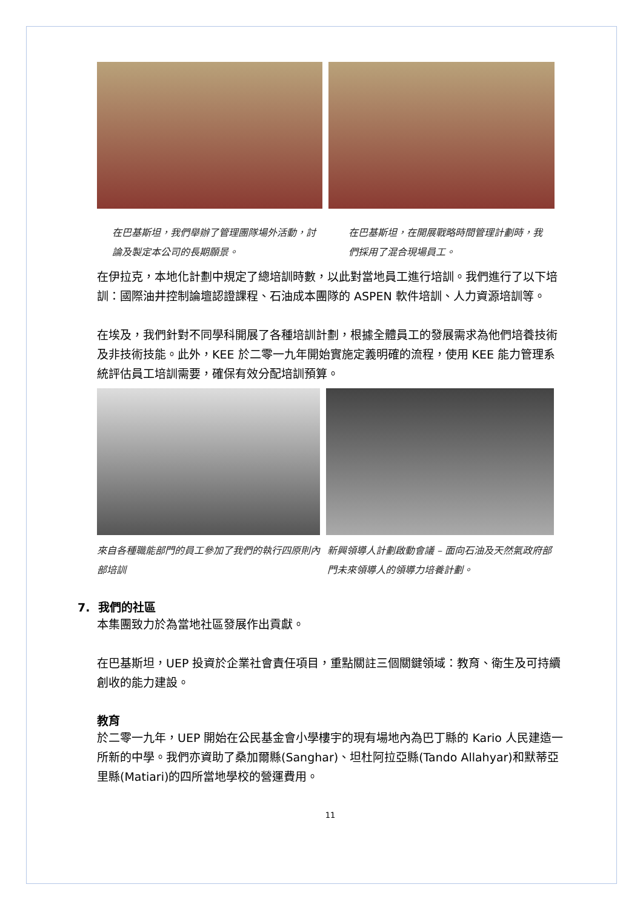在巴基斯坦，我們舉辦了管理團隊場外活動，討論及製定本公司的長期願景。
在巴基斯坦，在開展戰略時間管理計劃時，我們採用了混合現場員工。
在伊拉克，本地化計劃中規定了總培訓時數，以此對當地員工進行培訓。我們進行了以下培訓：國際油井控制論壇認證課程、石油成本團隊的 ASPEN 軟件培訓、人力資源培訓等。
在埃及，我們針對不同學科開展了各種培訓計劃，根據全體員工的發展需求為他們培養技術及非技術技能。此外，KEE 於二零一九年開始實施定義明確的流程，使用 KEE 能力管理系統評估員工培訓需要，確保有效分配培訓預算。
來自各種職能部門的員工參加了我們的執行四原則內部培訓
新興領導人計劃啟動會議 – 面向石油及天然氣政府部門未來領導人的領導力培養計劃。
7. 我們的社區
本集團致力於為當地社區發展作出貢獻。
在巴基斯坦，UEP 投資於企業社會責任項目，重點關註三個關鍵領域：教育、衛生及可持續創收的能力建設。
教育
於二零一九年，UEP 開始在公民基金會小學樓宇的現有場地內為巴丁縣的 Kario 人民建造一所新的中學。我們亦資助了桑加爾縣(Sanghar)、坦杜阿拉亞縣(Tando Allahyar)和默蒂亞里縣(Matiari)的四所當地學校的營運費用。
11